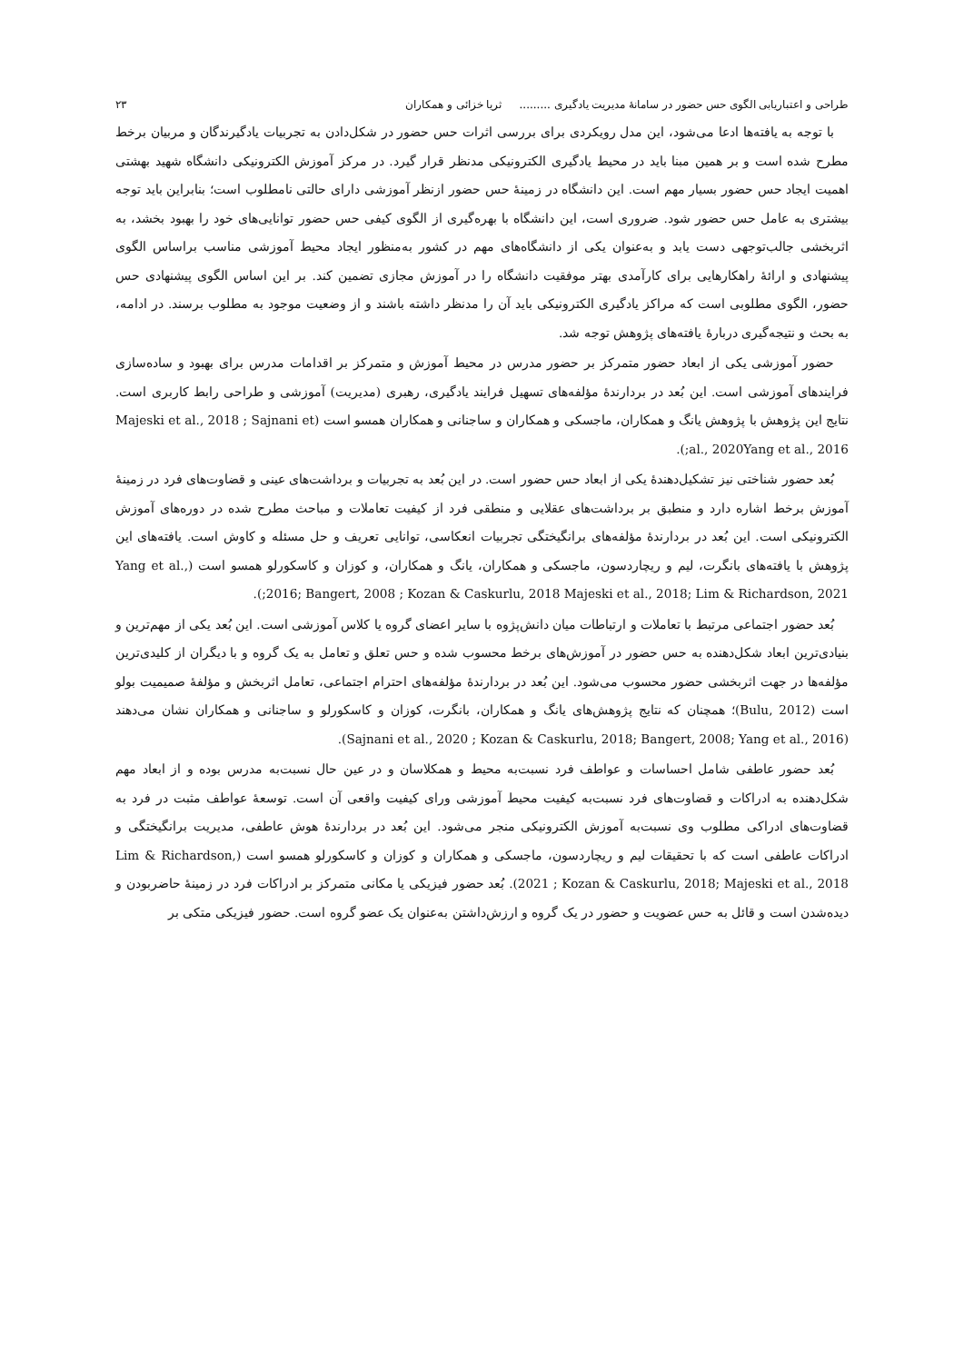طراحی و اعتباریابی الگوی حس حضور در سامانهٔ مدیریت یادگیری ......... ثریا خزائی و همکاران ۲۳
با توجه به یافته‌ها ادعا می‌شود، این مدل رویکردی برای بررسی اثرات حس حضور در شکل‌دادن به تجربیات یادگیرندگان و مربیان برخط مطرح شده است و بر همین مبنا باید در محیط یادگیری الکترونیکی مدنظر قرار گیرد. در مرکز آموزش الکترونیکی دانشگاه شهید بهشتی اهمیت ایجاد حس حضور بسیار مهم است. این دانشگاه در زمینهٔ حس حضور ازنظر آموزشی دارای حالتی نامطلوب است؛ بنابراین باید توجه بیشتری به عامل حس حضور شود. ضروری است، این دانشگاه با بهره‌گیری از الگوی کیفی حس حضور توانایی‌های خود را بهبود بخشد، به اثربخشی جالب‌توجهی دست یابد و به‌عنوان یکی از دانشگاه‌های مهم در کشور به‌منظور ایجاد محیط آموزشی مناسب براساس الگوی پیشنهادی و ارائهٔ راهکارهایی برای کارآمدی بهتر موفقیت دانشگاه را در آموزش مجازی تضمین کند. بر این اساس الگوی پیشنهادی حس حضور، الگوی مطلوبی است که مراکز یادگیری الکترونیکی باید آن را مدنظر داشته باشند و از وضعیت موجود به مطلوب برسند. در ادامه، به بحث و نتیجه‌گیری دربارهٔ یافته‌های پژوهش توجه شد.
حضور آموزشی یکی از ابعاد حضور متمرکز بر حضور مدرس در محیط آموزش و متمرکز بر اقدامات مدرس برای بهبود و ساده‌سازی فرایندهای آموزشی است. این بُعد در بردارندهٔ مؤلفه‌های تسهیل فرایند یادگیری، رهبری (مدیریت) آموزشی و طراحی رابط کاربری است. نتایج این پژوهش با پژوهش یانگ و همکاران، ماجسکی و همکاران و ساجنانی و همکاران همسو است (Majeski et al., 2018 ; Sajnani et al., 2020Yang et al., 2016;).
بُعد حضور شناختی نیز تشکیل‌دهندهٔ یکی از ابعاد حس حضور است. در این بُعد به تجربیات و برداشت‌های عینی و قضاوت‌های فرد در زمینهٔ آموزش برخط اشاره دارد و منطبق بر برداشت‌های عقلایی و منطقی فرد از کیفیت تعاملات و مباحث مطرح شده در دوره‌های آموزش الکترونیکی است. این بُعد در بردارندهٔ مؤلفه‌های برانگیختگی تجربیات انعکاسی، توانایی تعریف و حل مسئله و کاوش است. یافته‌های این پژوهش با یافته‌های بانگرت، لیم و ریچاردسون، ماجسکی و همکاران، یانگ و همکاران، و کوزان و کاسکورلو همسو است (Yang et al., 2016; Bangert, 2008 ; Kozan & Caskurlu, 2018 Majeski et al., 2018; Lim & Richardson, 2021;).
بُعد حضور اجتماعی مرتبط با تعاملات و ارتباطات میان دانش‌پژوه با سایر اعضای گروه یا کلاس آموزشی است. این بُعد یکی از مهم‌ترین و بنیادی‌ترین ابعاد شکل‌دهنده به حس حضور در آموزش‌های برخط محسوب شده و حس تعلق و تعامل به یک گروه و با دیگران از کلیدی‌ترین مؤلفه‌ها در جهت اثربخشی حضور محسوب می‌شود. این بُعد در بردارندهٔ مؤلفه‌های احترام اجتماعی، تعامل اثربخش و مؤلفهٔ صمیمیت بولو است (Bulu, 2012)؛ همچنان که نتایج پژوهش‌های یانگ و همکاران، بانگرت، کوزان و کاسکورلو و ساجنانی و همکاران نشان می‌دهند (Sajnani et al., 2020 ; Kozan & Caskurlu, 2018; Bangert, 2008; Yang et al., 2016).
بُعد حضور عاطفی شامل احساسات و عواطف فرد نسبت‌به محیط و همکلاسان و در عین حال نسبت‌به مدرس بوده و از ابعاد مهم شکل‌دهنده به ادراکات و قضاوت‌های فرد نسبت‌به کیفیت محیط آموزشی ورای کیفیت واقعی آن است. توسعهٔ عواطف مثبت در فرد به قضاوت‌های ادراکی مطلوب وی نسبت‌به آموزش الکترونیکی منجر می‌شود. این بُعد در بردارندهٔ هوش عاطفی، مدیریت برانگیختگی و ادراکات عاطفی است که با تحقیقات لیم و ریچاردسون، ماجسکی و همکاران و کوزان و کاسکورلو همسو است (Lim & Richardson, 2021 ; Kozan & Caskurlu, 2018; Majeski et al., 2018). بُعد حضور فیزیکی یا مکانی متمرکز بر ادراکات فرد در زمینهٔ حاضربودن و دیده‌شدن است و قائل به حس عضویت و حضور در یک گروه و ارزش‌داشتن به‌عنوان یک عضو گروه است. حضور فیزیکی متکی بر